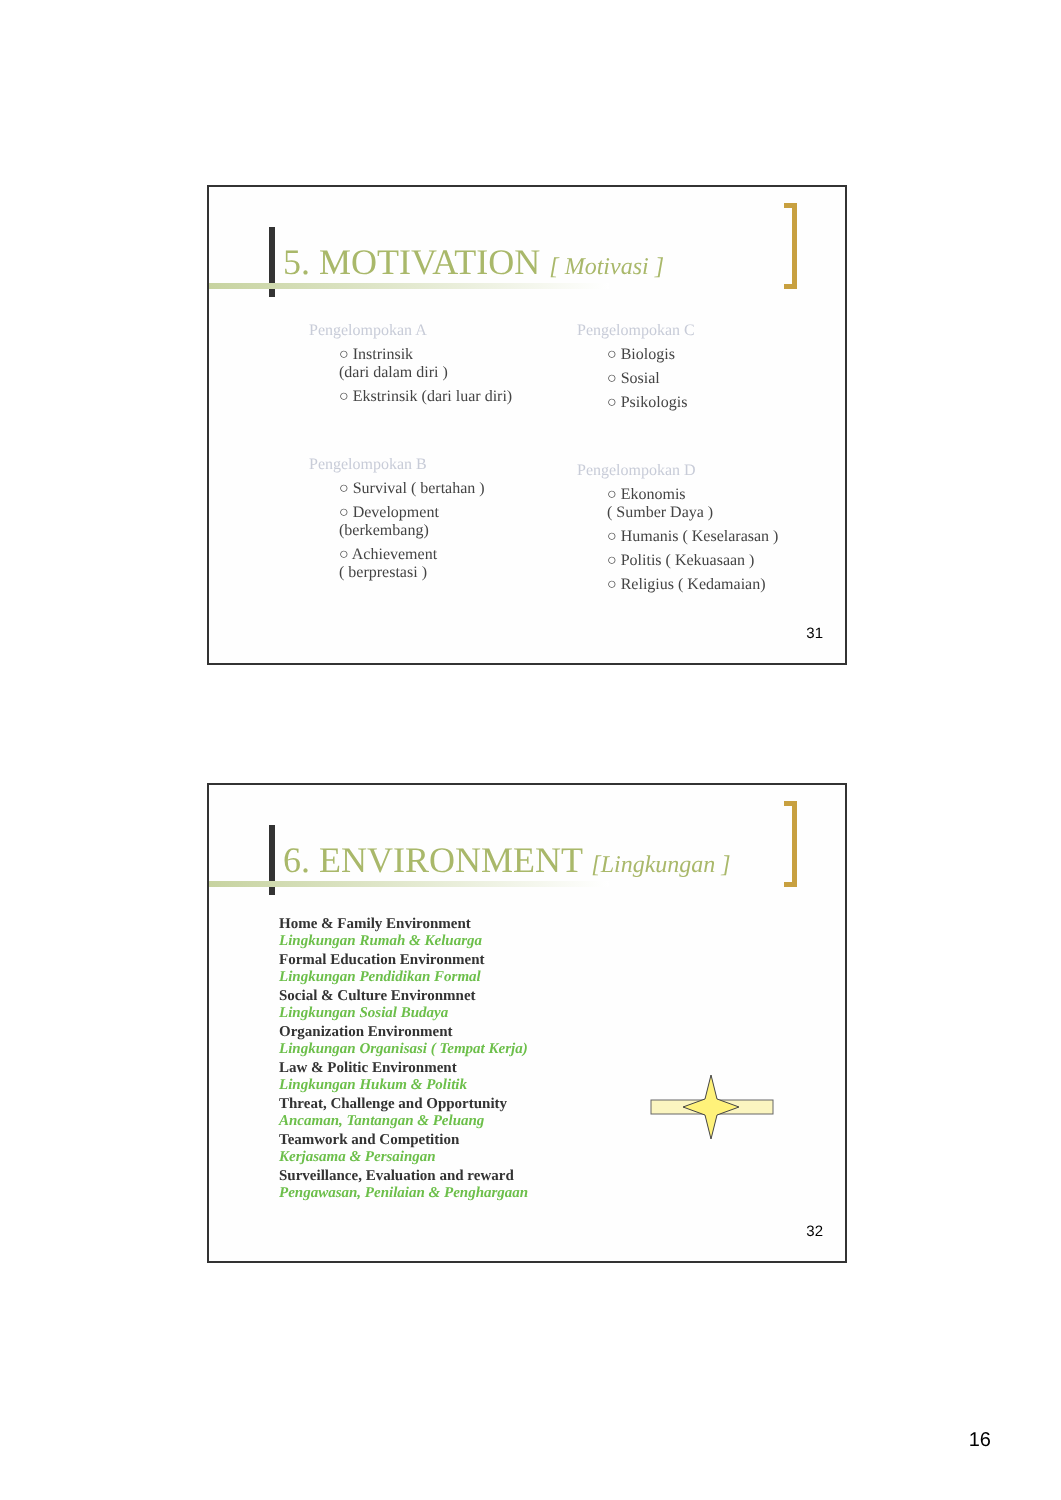5. MOTIVATION [ Motivasi ]
Pengelompokan A
○ Instrinsik
(dari dalam diri )
○ Ekstrinsik (dari luar diri)
Pengelompokan B
○ Survival ( bertahan )
○ Development
(berkembang)
○ Achievement
( berprestasi )
Pengelompokan C
○ Biologis
○ Sosial
○ Psikologis
Pengelompokan D
○ Ekonomis
( Sumber Daya )
○ Humanis ( Keselarasan )
○ Politis ( Kekuasaan )
○ Religius ( Kedamaian)
31
6. ENVIRONMENT [Lingkungan ]
Home & Family Environment
Lingkungan Rumah & Keluarga
Formal Education Environment
Lingkungan Pendidikan Formal
Social & Culture Environmnet
Lingkungan Sosial Budaya
Organization Environment
Lingkungan Organisasi ( Tempat Kerja)
Law & Politic Environment
Lingkungan Hukum & Politik
Threat, Challenge and Opportunity
Ancaman, Tantangan & Peluang
Teamwork and Competition
Kerjasama & Persaingan
Surveillance, Evaluation and reward
Pengawasan, Penilaian & Penghargaan
32
16